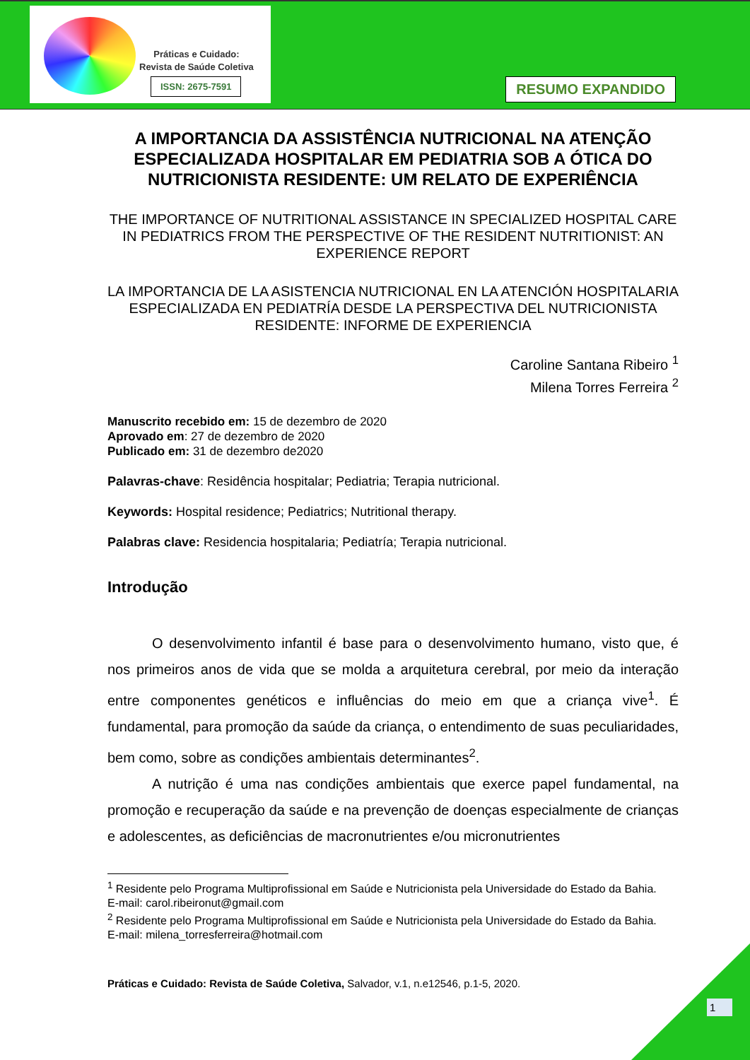Práticas e Cuidado:
Revista de Saúde Coletiva
ISSN: 2675-7591
RESUMO EXPANDIDO
A IMPORTANCIA DA ASSISTÊNCIA NUTRICIONAL NA ATENÇÃO ESPECIALIZADA HOSPITALAR EM PEDIATRIA SOB A ÓTICA DO NUTRICIONISTA RESIDENTE: UM RELATO DE EXPERIÊNCIA
THE IMPORTANCE OF NUTRITIONAL ASSISTANCE IN SPECIALIZED HOSPITAL CARE IN PEDIATRICS FROM THE PERSPECTIVE OF THE RESIDENT NUTRITIONIST: AN EXPERIENCE REPORT
LA IMPORTANCIA DE LA ASISTENCIA NUTRICIONAL EN LA ATENCIÓN HOSPITALARIA ESPECIALIZADA EN PEDIATRÍA DESDE LA PERSPECTIVA DEL NUTRICIONISTA RESIDENTE: INFORME DE EXPERIENCIA
Caroline Santana Ribeiro <sup>1</sup>
Milena Torres Ferreira <sup>2</sup>
Manuscrito recebido em: 15 de dezembro de 2020
Aprovado em: 27 de dezembro de 2020
Publicado em: 31 de dezembro de2020
Palavras-chave: Residência hospitalar; Pediatria; Terapia nutricional.
Keywords: Hospital residence; Pediatrics; Nutritional therapy.
Palabras clave: Residencia hospitalaria; Pediatría; Terapia nutricional.
Introdução
O desenvolvimento infantil é base para o desenvolvimento humano, visto que, é nos primeiros anos de vida que se molda a arquitetura cerebral, por meio da interação entre componentes genéticos e influências do meio em que a criança vive<sup>1</sup>. É fundamental, para promoção da saúde da criança, o entendimento de suas peculiaridades, bem como, sobre as condições ambientais determinantes<sup>2</sup>.
A nutrição é uma nas condições ambientais que exerce papel fundamental, na promoção e recuperação da saúde e na prevenção de doenças especialmente de crianças e adolescentes, as deficiências de macronutrientes e/ou micronutrientes
<sup>1</sup> Residente pelo Programa Multiprofissional em Saúde e Nutricionista pela Universidade do Estado da Bahia.
E-mail: carol.ribeironut@gmail.com
<sup>2</sup> Residente pelo Programa Multiprofissional em Saúde e Nutricionista pela Universidade do Estado da Bahia.
E-mail: milena_torresferreira@hotmail.com
Práticas e Cuidado: Revista de Saúde Coletiva, Salvador, v.1, n.e12546, p.1-5, 2020.
1